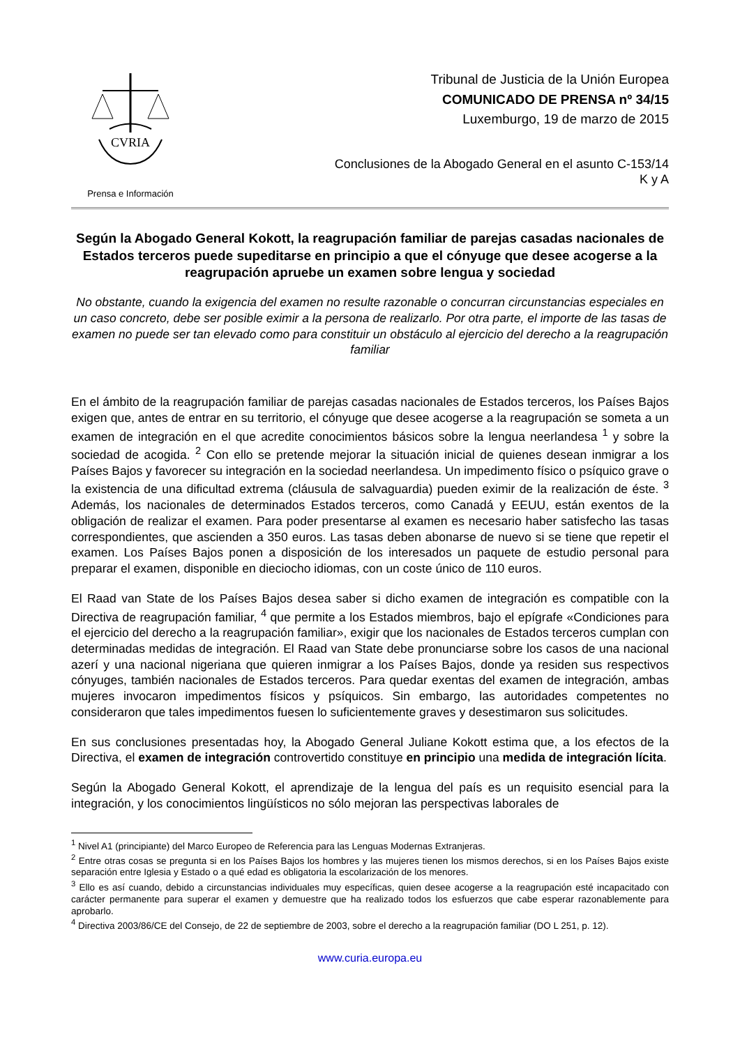CVRIA
Prensa e Información
Tribunal de Justicia de la Unión Europea
COMUNICADO DE PRENSA nº 34/15
Luxemburgo, 19 de marzo de 2015
Conclusiones de la Abogado General en el asunto C-153/14
K y A
Según la Abogado General Kokott, la reagrupación familiar de parejas casadas nacionales de Estados terceros puede supeditarse en principio a que el cónyuge que desee acogerse a la reagrupación apruebe un examen sobre lengua y sociedad
No obstante, cuando la exigencia del examen no resulte razonable o concurran circunstancias especiales en un caso concreto, debe ser posible eximir a la persona de realizarlo. Por otra parte, el importe de las tasas de examen no puede ser tan elevado como para constituir un obstáculo al ejercicio del derecho a la reagrupación familiar
En el ámbito de la reagrupación familiar de parejas casadas nacionales de Estados terceros, los Países Bajos exigen que, antes de entrar en su territorio, el cónyuge que desee acogerse a la reagrupación se someta a un examen de integración en el que acredite conocimientos básicos sobre la lengua neerlandesa <sup>1</sup> y sobre la sociedad de acogida. <sup>2</sup> Con ello se pretende mejorar la situación inicial de quienes desean inmigrar a los Países Bajos y favorecer su integración en la sociedad neerlandesa. Un impedimento físico o psíquico grave o la existencia de una dificultad extrema (cláusula de salvaguardia) pueden eximir de la realización de éste. <sup>3</sup> Además, los nacionales de determinados Estados terceros, como Canadá y EEUU, están exentos de la obligación de realizar el examen. Para poder presentarse al examen es necesario haber satisfecho las tasas correspondientes, que ascienden a 350 euros. Las tasas deben abonarse de nuevo si se tiene que repetir el examen. Los Países Bajos ponen a disposición de los interesados un paquete de estudio personal para preparar el examen, disponible en dieciocho idiomas, con un coste único de 110 euros.
El Raad van State de los Países Bajos desea saber si dicho examen de integración es compatible con la Directiva de reagrupación familiar, <sup>4</sup> que permite a los Estados miembros, bajo el epígrafe «Condiciones para el ejercicio del derecho a la reagrupación familiar», exigir que los nacionales de Estados terceros cumplan con determinadas medidas de integración. El Raad van State debe pronunciarse sobre los casos de una nacional azerí y una nacional nigeriana que quieren inmigrar a los Países Bajos, donde ya residen sus respectivos cónyuges, también nacionales de Estados terceros. Para quedar exentas del examen de integración, ambas mujeres invocaron impedimentos físicos y psíquicos. Sin embargo, las autoridades competentes no consideraron que tales impedimentos fuesen lo suficientemente graves y desestimaron sus solicitudes.
En sus conclusiones presentadas hoy, la Abogado General Juliane Kokott estima que, a los efectos de la Directiva, el examen de integración controvertido constituye en principio una medida de integración lícita.
Según la Abogado General Kokott, el aprendizaje de la lengua del país es un requisito esencial para la integración, y los conocimientos lingüísticos no sólo mejoran las perspectivas laborales de
<sup>1</sup> Nivel A1 (principiante) del Marco Europeo de Referencia para las Lenguas Modernas Extranjeras.
<sup>2</sup> Entre otras cosas se pregunta si en los Países Bajos los hombres y las mujeres tienen los mismos derechos, si en los Países Bajos existe separación entre Iglesia y Estado o a qué edad es obligatoria la escolarización de los menores.
<sup>3</sup> Ello es así cuando, debido a circunstancias individuales muy específicas, quien desee acogerse a la reagrupación esté incapacitado con carácter permanente para superar el examen y demuestre que ha realizado todos los esfuerzos que cabe esperar razonablemente para aprobarlo.
<sup>4</sup> Directiva 2003/86/CE del Consejo, de 22 de septiembre de 2003, sobre el derecho a la reagrupación familiar (DO L 251, p. 12).
www.curia.europa.eu